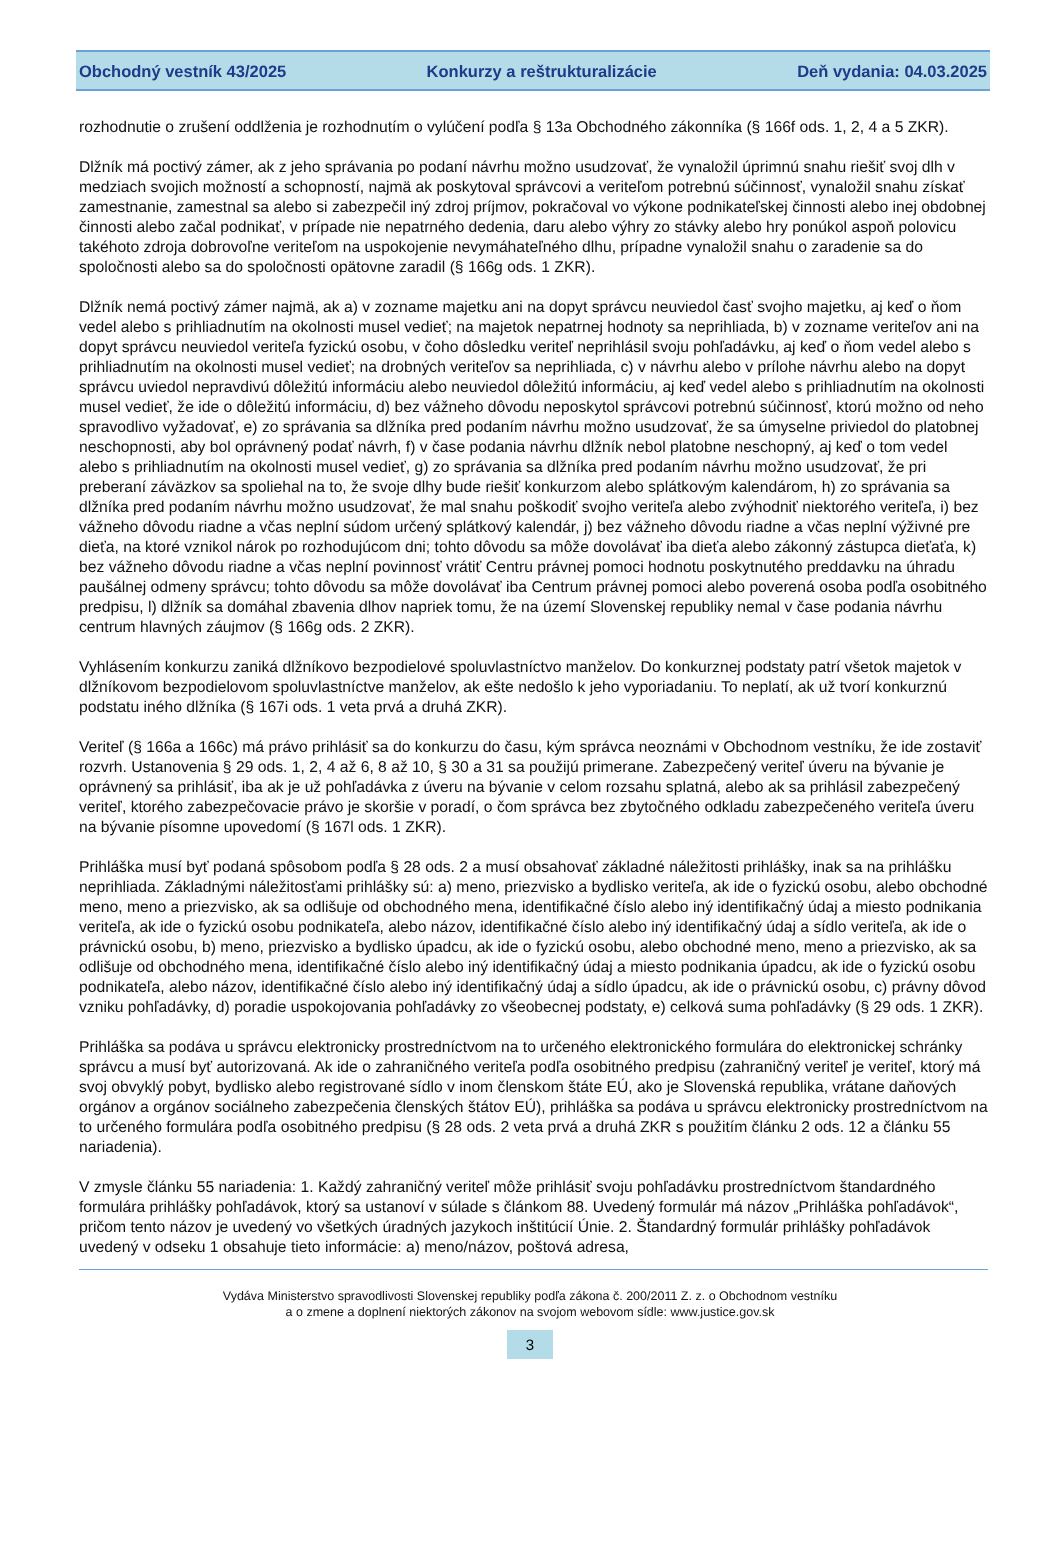Obchodný vestník 43/2025 Konkurzy a reštrukturalizácie Deň vydania: 04.03.2025
rozhodnutie o zrušení oddlženia je rozhodnutím o vylúčení podľa § 13a Obchodného zákonníka (§ 166f ods. 1, 2, 4 a 5 ZKR).
Dlžník má poctivý zámer, ak z jeho správania po podaní návrhu možno usudzovať, že vynaložil úprimnú snahu riešiť svoj dlh v medziach svojich možností a schopností, najmä ak poskytoval správcovi a veriteľom potrebnú súčinnosť, vynaložil snahu získať zamestnanie, zamestnal sa alebo si zabezpečil iný zdroj príjmov, pokračoval vo výkone podnikateľskej činnosti alebo inej obdobnej činnosti alebo začal podnikať, v prípade nie nepatrného dedenia, daru alebo výhry zo stávky alebo hry ponúkol aspoň polovicu takéhoto zdroja dobrovoľne veriteľom na uspokojenie nevymáhateľného dlhu, prípadne vynaložil snahu o zaradenie sa do spoločnosti alebo sa do spoločnosti opätovne zaradil (§ 166g ods. 1 ZKR).
Dlžník nemá poctivý zámer najmä, ak a) v zozname majetku ani na dopyt správcu neuviedol časť svojho majetku, aj keď o ňom vedel alebo s prihliadnutím na okolnosti musel vedieť; na majetok nepatrnej hodnoty sa neprihliada, b) v zozname veriteľov ani na dopyt správcu neuviedol veriteľa fyzickú osobu, v čoho dôsledku veriteľ neprihlásil svoju pohľadávku, aj keď o ňom vedel alebo s prihliadnutím na okolnosti musel vedieť; na drobných veriteľov sa neprihliada, c) v návrhu alebo v prílohe návrhu alebo na dopyt správcu uviedol nepravdivú dôležitú informáciu alebo neuviedol dôležitú informáciu, aj keď vedel alebo s prihliadnutím na okolnosti musel vedieť, že ide o dôležitú informáciu, d) bez vážneho dôvodu neposkytol správcovi potrebnú súčinnosť, ktorú možno od neho spravodlivo vyžadovať, e) zo správania sa dlžníka pred podaním návrhu možno usudzovať, že sa úmyselne priviedol do platobnej neschopnosti, aby bol oprávnený podať návrh, f) v čase podania návrhu dlžník nebol platobne neschopný, aj keď o tom vedel alebo s prihliadnutím na okolnosti musel vedieť, g) zo správania sa dlžníka pred podaním návrhu možno usudzovať, že pri preberaní záväzkov sa spoliehal na to, že svoje dlhy bude riešiť konkurzom alebo splátkovým kalendárom, h) zo správania sa dlžníka pred podaním návrhu možno usudzovať, že mal snahu poškodiť svojho veriteľa alebo zvýhodniť niektorého veriteľa, i) bez vážneho dôvodu riadne a včas neplní súdom určený splátkový kalendár, j) bez vážneho dôvodu riadne a včas neplní výživné pre dieťa, na ktoré vznikol nárok po rozhodujúcom dni; tohto dôvodu sa môže dovolávať iba dieťa alebo zákonný zástupca dieťaťa, k) bez vážneho dôvodu riadne a včas neplní povinnosť vrátiť Centru právnej pomoci hodnotu poskytnutého preddavku na úhradu paušálnej odmeny správcu; tohto dôvodu sa môže dovolávať iba Centrum právnej pomoci alebo poverená osoba podľa osobitného predpisu, l) dlžník sa domáhal zbavenia dlhov napriek tomu, že na území Slovenskej republiky nemal v čase podania návrhu centrum hlavných záujmov (§ 166g ods. 2 ZKR).
Vyhlásením konkurzu zaniká dlžníkovo bezpodielové spoluvlastníctvo manželov. Do konkurznej podstaty patrí všetok majetok v dlžníkovom bezpodielovom spoluvlastníctve manželov, ak ešte nedošlo k jeho vyporiadaniu. To neplatí, ak už tvorí konkurznú podstatu iného dlžníka (§ 167i ods. 1 veta prvá a druhá ZKR).
Veriteľ (§ 166a a 166c) má právo prihlásiť sa do konkurzu do času, kým správca neoznámi v Obchodnom vestníku, že ide zostaviť rozvrh. Ustanovenia § 29 ods. 1, 2, 4 až 6, 8 až 10, § 30 a 31 sa použijú primerane. Zabezpečený veriteľ úveru na bývanie je oprávnený sa prihlásiť, iba ak je už pohľadávka z úveru na bývanie v celom rozsahu splatná, alebo ak sa prihlásil zabezpečený veriteľ, ktorého zabezpečovacie právo je skoršie v poradí, o čom správca bez zbytočného odkladu zabezpečeného veriteľa úveru na bývanie písomne upovedomí (§ 167l ods. 1 ZKR).
Prihláška musí byť podaná spôsobom podľa § 28 ods. 2 a musí obsahovať základné náležitosti prihlášky, inak sa na prihlášku neprihliada. Základnými náležitosťami prihlášky sú: a) meno, priezvisko a bydlisko veriteľa, ak ide o fyzickú osobu, alebo obchodné meno, meno a priezvisko, ak sa odlišuje od obchodného mena, identifikačné číslo alebo iný identifikačný údaj a miesto podnikania veriteľa, ak ide o fyzickú osobu podnikateľa, alebo názov, identifikačné číslo alebo iný identifikačný údaj a sídlo veriteľa, ak ide o právnickú osobu, b) meno, priezvisko a bydlisko úpadcu, ak ide o fyzickú osobu, alebo obchodné meno, meno a priezvisko, ak sa odlišuje od obchodného mena, identifikačné číslo alebo iný identifikačný údaj a miesto podnikania úpadcu, ak ide o fyzickú osobu podnikateľa, alebo názov, identifikačné číslo alebo iný identifikačný údaj a sídlo úpadcu, ak ide o právnickú osobu, c) právny dôvod vzniku pohľadávky, d) poradie uspokojovania pohľadávky zo všeobecnej podstaty, e) celková suma pohľadávky (§ 29 ods. 1 ZKR).
Prihláška sa podáva u správcu elektronicky prostredníctvom na to určeného elektronického formulára do elektronickej schránky správcu a musí byť autorizovaná. Ak ide o zahraničného veriteľa podľa osobitného predpisu (zahraničný veriteľ je veriteľ, ktorý má svoj obvyklý pobyt, bydlisko alebo registrované sídlo v inom členskom štáte EÚ, ako je Slovenská republika, vrátane daňových orgánov a orgánov sociálneho zabezpečenia členských štátov EÚ), prihláška sa podáva u správcu elektronicky prostredníctvom na to určeného formulára podľa osobitného predpisu (§ 28 ods. 2 veta prvá a druhá ZKR s použitím článku 2 ods. 12 a článku 55 nariadenia).
V zmysle článku 55 nariadenia: 1. Každý zahraničný veriteľ môže prihlásiť svoju pohľadávku prostredníctvom štandardného formulára prihlášky pohľadávok, ktorý sa ustanoví v súlade s článkom 88. Uvedený formulár má názov „Prihláška pohľadávok“, pričom tento názov je uvedený vo všetkých úradných jazykoch inštitúcií Únie. 2. Štandardný formulár prihlášky pohľadávok uvedený v odseku 1 obsahuje tieto informácie: a) meno/názov, poštová adresa,
Vydáva Ministerstvo spravodlivosti Slovenskej republiky podľa zákona č. 200/2011 Z. z. o Obchodnom vestníku
a o zmene a doplnení niektorých zákonov na svojom webovom sídle: www.justice.gov.sk
3